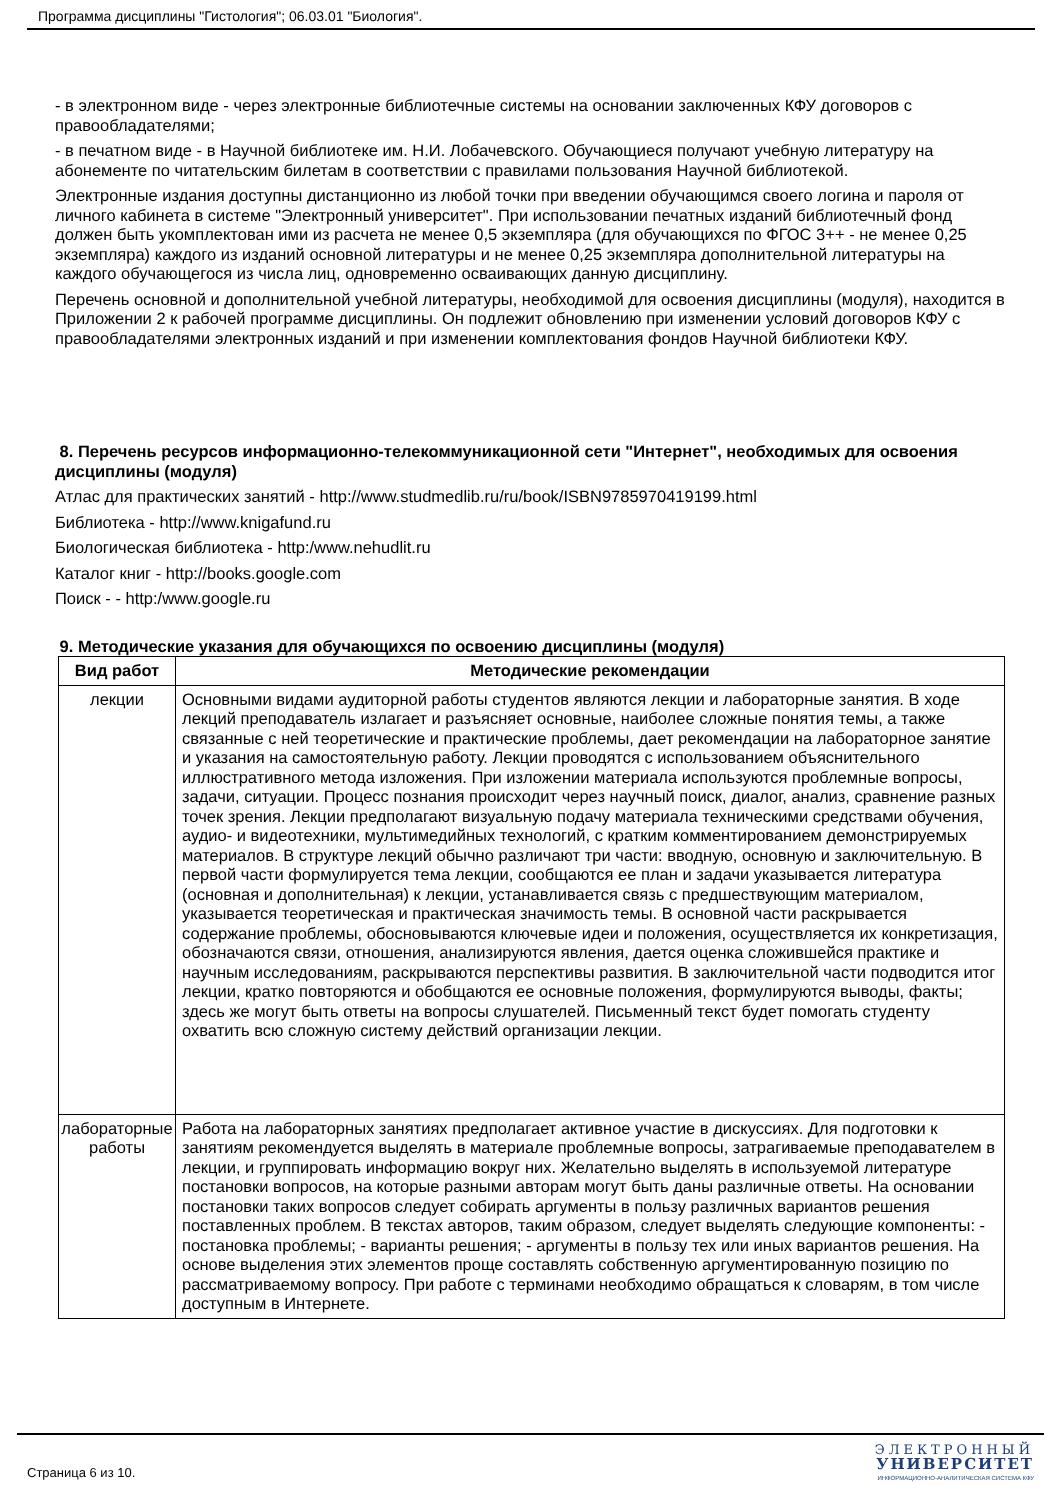Программа дисциплины "Гистология"; 06.03.01 "Биология".
- в электронном виде - через электронные библиотечные системы на основании заключенных КФУ договоров с правообладателями;
- в печатном виде - в Научной библиотеке им. Н.И. Лобачевского. Обучающиеся получают учебную литературу на абонементе по читательским билетам в соответствии с правилами пользования Научной библиотекой.
Электронные издания доступны дистанционно из любой точки при введении обучающимся своего логина и пароля от личного кабинета в системе "Электронный университет". При использовании печатных изданий библиотечный фонд должен быть укомплектован ими из расчета не менее 0,5 экземпляра (для обучающихся по ФГОС 3++ - не менее 0,25 экземпляра) каждого из изданий основной литературы и не менее 0,25 экземпляра дополнительной литературы на каждого обучающегося из числа лиц, одновременно осваивающих данную дисциплину.
Перечень основной и дополнительной учебной литературы, необходимой для освоения дисциплины (модуля), находится в Приложении 2 к рабочей программе дисциплины. Он подлежит обновлению при изменении условий договоров КФУ с правообладателями электронных изданий и при изменении комплектования фондов Научной библиотеки КФУ.
8. Перечень ресурсов информационно-телекоммуникационной сети "Интернет", необходимых для освоения дисциплины (модуля)
Атлас для практических занятий - http://www.studmedlib.ru/ru/book/ISBN9785970419199.html
Библиотека - http://www.knigafund.ru
Биологическая библиотека - http:/www.nehudlit.ru
Каталог книг - http://books.google.com
Поиск - - http:/www.google.ru
9. Методические указания для обучающихся по освоению дисциплины (модуля)
| Вид работ | Методические рекомендации |
| --- | --- |
| лекции | Основными видами аудиторной работы студентов являются лекции и лабораторные занятия. В ходе лекций преподаватель излагает и разъясняет основные, наиболее сложные понятия темы, а также связанные с ней теоретические и практические проблемы, дает рекомендации на лабораторное занятие и указания на самостоятельную работу. Лекции проводятся с использованием объяснительного иллюстративного метода изложения. При изложении материала используются проблемные вопросы, задачи, ситуации. Процесс познания происходит через научный поиск, диалог, анализ, сравнение разных точек зрения. Лекции предполагают визуальную подачу материала техническими средствами обучения, аудио- и видеотехники, мультимедийных технологий, с кратким комментированием демонстрируемых материалов. В структуре лекций обычно различают три части: вводную, основную и заключительную. В первой части формулируется тема лекции, сообщаются ее план и задачи указывается литература (основная и дополнительная) к лекции, устанавливается связь с предшествующим материалом, указывается теоретическая и практическая значимость темы. В основной части раскрывается содержание проблемы, обосновываются ключевые идеи и положения, осуществляется их конкретизация, обозначаются связи, отношения, анализируются явления, дается оценка сложившейся практике и научным исследованиям, раскрываются перспективы развития. В заключительной части подводится итог лекции, кратко повторяются и обобщаются ее основные положения, формулируются выводы, факты; здесь же могут быть ответы на вопросы слушателей. Письменный текст будет помогать студенту охватить всю сложную систему действий организации лекции. |
| лабораторные работы | Работа на лабораторных занятиях предполагает активное участие в дискуссиях. Для подготовки к занятиям рекомендуется выделять в материале проблемные вопросы, затрагиваемые преподавателем в лекции, и группировать информацию вокруг них. Желательно выделять в используемой литературе постановки вопросов, на которые разными авторам могут быть даны различные ответы. На основании постановки таких вопросов следует собирать аргументы в пользу различных вариантов решения поставленных проблем. В текстах авторов, таким образом, следует выделять следующие компоненты: - постановка проблемы; - варианты решения; - аргументы в пользу тех или иных вариантов решения. На основе выделения этих элементов проще составлять собственную аргументированную позицию по рассматриваемому вопросу. При работе с терминами необходимо обращаться к словарям, в том числе доступным в Интернете. |
Страница 6 из 10.
ЭЛЕКТРОННЫЙ
УНИВЕРСИТЕТ
ИНФОРМАЦИОННО-АНАЛИТИЧЕСКАЯ СИСТЕМА КФУ